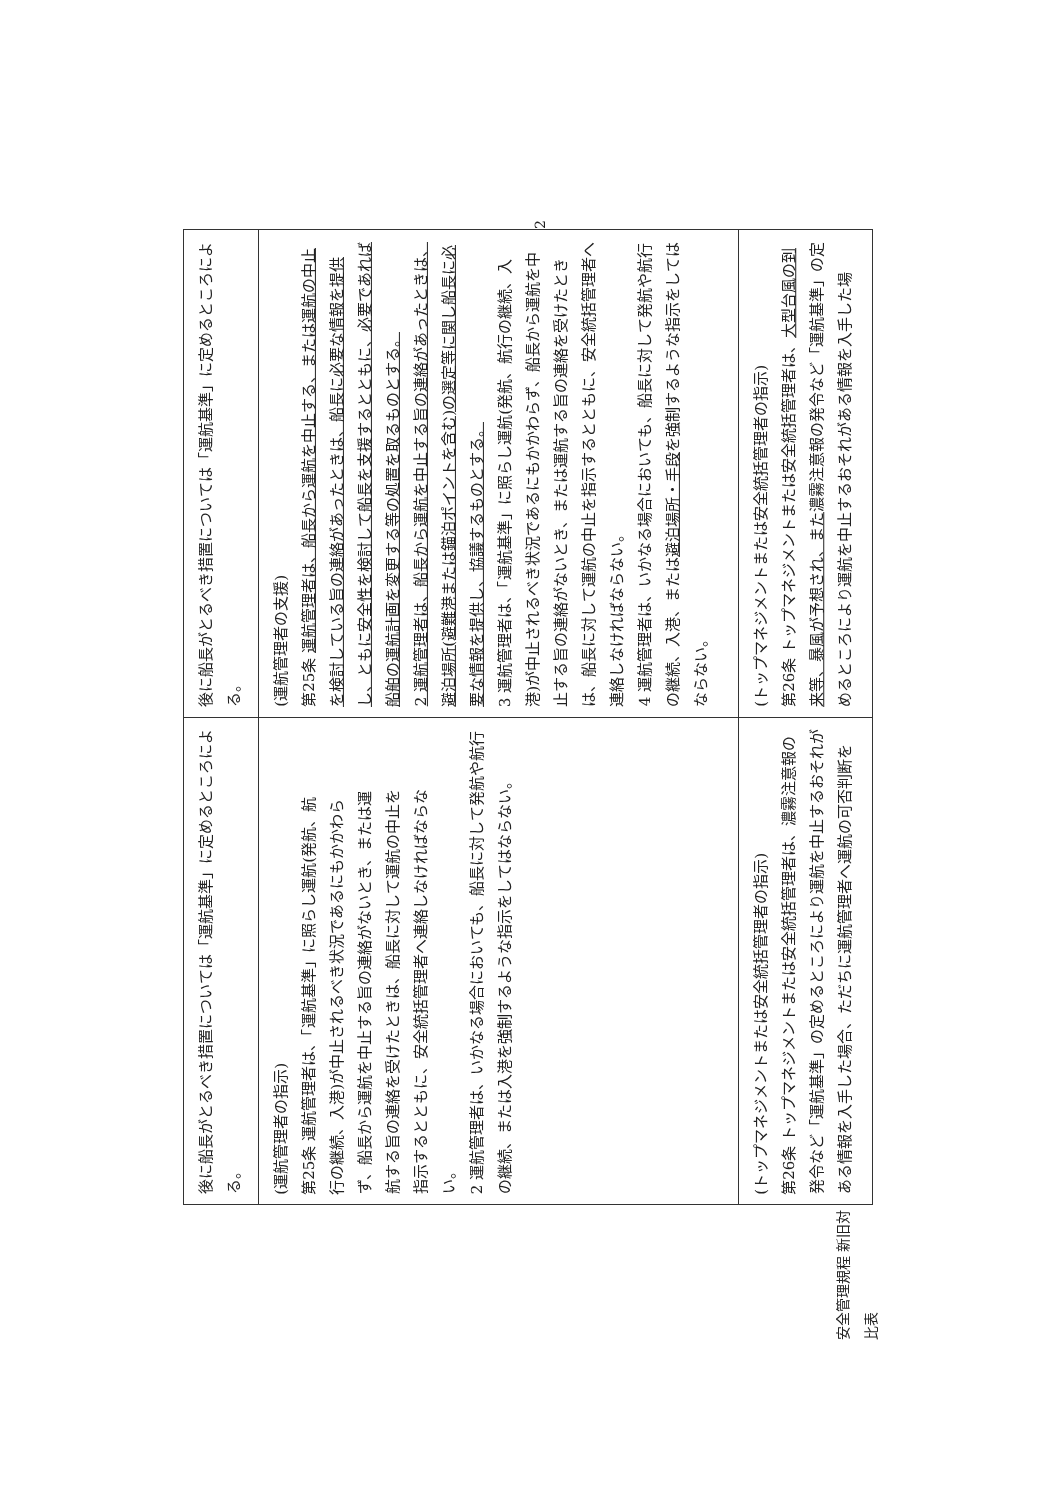安全管理規程 新旧対比表
| 後に船長がとるべき措置については「運航基準」に定めるところによる。 | 後に船長がとるべき措置については「運航基準」に定めるところによる。 |
| (運航管理者の指示) 第25条 運航管理者は、「運航基準」に照らし運航(発航、航行の継続、入港)が中止されるべき状況であるにもかかわらず、船長から運航を中止する旨の連絡がないとき、または運航する旨の連絡を受けたときは、船長に対して運航の中止を指示するとともに、安全統括管理者へ連絡しなければならない。 2 運航管理者は、いかなる場合においても、船長に対して発航や航行の継続、または入港を強制するような指示をしてはならない。 | (運航管理者の支援) 第25条 運航管理者は、船長から運航を中止する、または運航の中止を検討している旨の連絡があったときは、船長に必要な情報を提供し、ともに安全性を検討して船長を支援するとともに、必要であれば船舶の運航計画を変更する等の処置を取るものとする。 2 運航管理者は、船長から運航を中止する旨の連絡があったときは、避泊場所(避難港または錨泊ポイントを含む)の選定等に関し船長に必要な情報を提供し、協議するものとする。 3 運航管理者は、「運航基準」に照らし運航(発航、航行の継続、入港)が中止されるべき状況であるにもかかわらず、船長から運航を中止する旨の連絡がないとき、または運航する旨の連絡を受けたときは、船長に対して運航の中止を指示するとともに、安全統括管理者へ連絡しなければならない。 4 運航管理者は、いかなる場合においても、船長に対して発航や航行の継続、入港、または 避泊場所・手段 を強制するような指示をしてはならない。 |
| (トップマネジメントまたは安全統括管理者の指示) 第26条 トップマネジメントまたは安全統括管理者は、濃霧注意報の発令など「運航基準」の定めるところにより運航を中止するおそれがある情報を入手した場合、ただちに運航管理者へ運航の可否判断を | (トップマネジメントまたは安全統括管理者の指示) 第26条 トップマネジメントまたは安全統括管理者は、 大型台風の到来等、暴風が予想され、また 濃霧注意報の発令など「運航基準」の定めるところにより運航を中止するおそれがある情報を入手した場 |
2